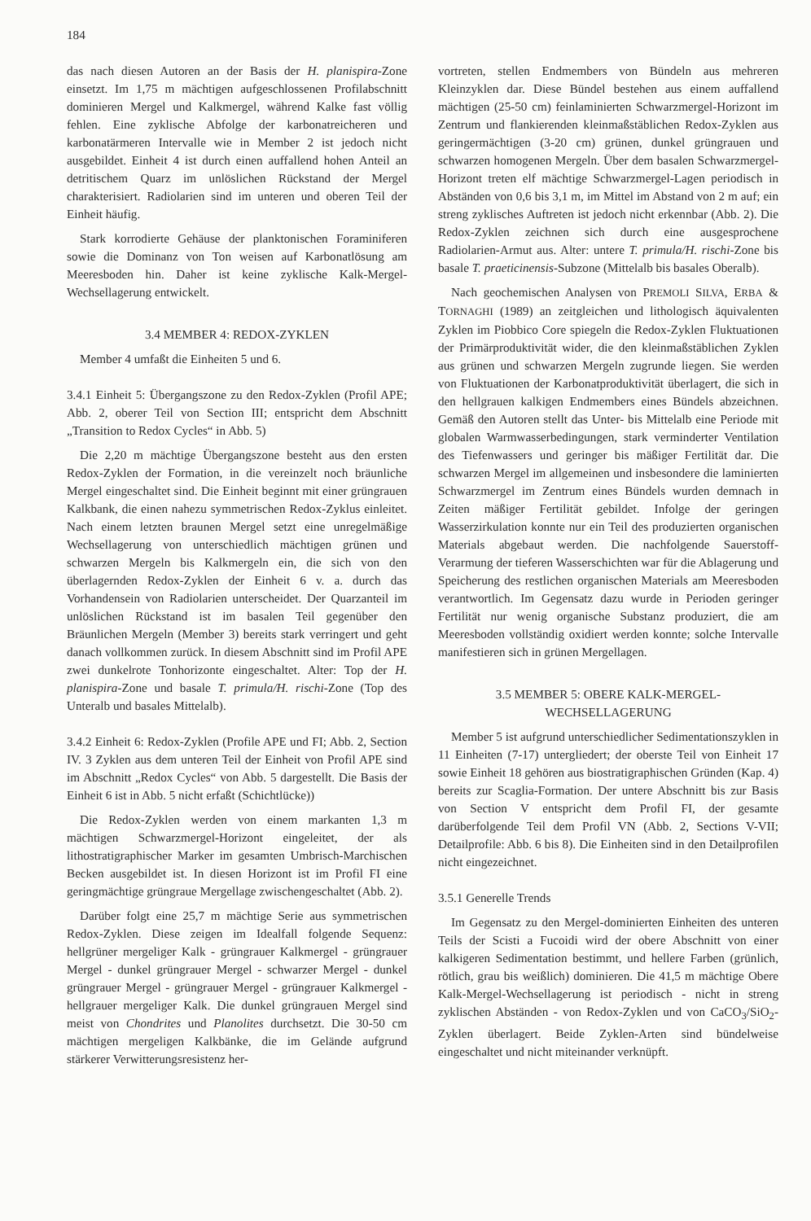184
das nach diesen Autoren an der Basis der H. planispira-Zone einsetzt. Im 1,75 m mächtigen aufgeschlossenen Profilabschnitt dominieren Mergel und Kalkmergel, während Kalke fast völlig fehlen. Eine zyklische Abfolge der karbonatreicheren und karbonatärmeren Intervalle wie in Member 2 ist jedoch nicht ausgebildet. Einheit 4 ist durch einen auffallend hohen Anteil an detritischem Quarz im unlöslichen Rückstand der Mergel charakterisiert. Radiolarien sind im unteren und oberen Teil der Einheit häufig.
Stark korrodierte Gehäuse der planktonischen Foraminiferen sowie die Dominanz von Ton weisen auf Karbonatlösung am Meeresboden hin. Daher ist keine zyklische Kalk-Mergel-Wechsellagerung entwickelt.
3.4 MEMBER 4: REDOX-ZYKLEN
Member 4 umfaßt die Einheiten 5 und 6.
3.4.1 Einheit 5: Übergangszone zu den Redox-Zyklen (Profil APE; Abb. 2, oberer Teil von Section III; entspricht dem Abschnitt „Transition to Redox Cycles“ in Abb. 5)
Die 2,20 m mächtige Übergangszone besteht aus den ersten Redox-Zyklen der Formation, in die vereinzelt noch bräunliche Mergel eingeschaltet sind. Die Einheit beginnt mit einer grüngrauen Kalkbank, die einen nahezu symmetrischen Redox-Zyklus einleitet. Nach einem letzten braunen Mergel setzt eine unregelmäßige Wechsellagerung von unterschiedlich mächtigen grünen und schwarzen Mergeln bis Kalkmergeln ein, die sich von den überlagernden Redox-Zyklen der Einheit 6 v. a. durch das Vorhandensein von Radiolarien unterscheidet. Der Quarzanteil im unlöslichen Rückstand ist im basalen Teil gegenüber den Bräunlichen Mergeln (Member 3) bereits stark verringert und geht danach vollkommen zurück. In diesem Abschnitt sind im Profil APE zwei dunkelrote Tonhorizonte eingeschaltet. Alter: Top der H. planispira-Zone und basale T. primula/H. rischi-Zone (Top des Unteralb und basales Mittelalb).
3.4.2 Einheit 6: Redox-Zyklen (Profile APE und FI; Abb. 2, Section IV. 3 Zyklen aus dem unteren Teil der Einheit von Profil APE sind im Abschnitt „Redox Cycles“ von Abb. 5 dargestellt. Die Basis der Einheit 6 ist in Abb. 5 nicht erfaßt (Schichtlücke))
Die Redox-Zyklen werden von einem markanten 1,3 m mächtigen Schwarzmergel-Horizont eingeleitet, der als lithostratigraphischer Marker im gesamten Umbrisch-Marchischen Becken ausgebildet ist. In diesen Horizont ist im Profil FI eine geringmächtige grüngraue Mergellage zwischengeschaltet (Abb. 2).
Darüber folgt eine 25,7 m mächtige Serie aus symmetrischen Redox-Zyklen. Diese zeigen im Idealfall folgende Sequenz: hellgrüner mergeliger Kalk - grüngrauer Kalkmergel - grüngrauer Mergel - dunkel grüngrauer Mergel - schwarzer Mergel - dunkel grüngrauer Mergel - grüngrauer Mergel - grüngrauer Kalkmergel - hellgrauer mergeliger Kalk. Die dunkel grüngrauen Mergel sind meist von Chondrites und Planolites durchsetzt. Die 30-50 cm mächtigen mergeligen Kalkbänke, die im Gelände aufgrund stärkerer Verwitterungsresistenz her-
vortreten, stellen Endmembers von Bündeln aus mehreren Kleinzyklen dar. Diese Bündel bestehen aus einem auffallend mächtigen (25-50 cm) feinlaminierten Schwarzmergel-Horizont im Zentrum und flankierenden kleinmaßstäblichen Redox-Zyklen aus geringermächtigen (3-20 cm) grünen, dunkel grüngrauen und schwarzen homogenen Mergeln. Über dem basalen Schwarzmergel-Horizont treten elf mächtige Schwarzmergel-Lagen periodisch in Abständen von 0,6 bis 3,1 m, im Mittel im Abstand von 2 m auf; ein streng zyklisches Auftreten ist jedoch nicht erkennbar (Abb. 2). Die Redox-Zyklen zeichnen sich durch eine ausgesprochene Radiolarien-Armut aus. Alter: untere T. primula/H. rischi-Zone bis basale T. praeticinensis-Subzone (Mittelalb bis basales Oberalb).
Nach geochemischen Analysen von PREMOLI SILVA, ERBA & TORNAGHI (1989) an zeitgleichen und lithologisch äquivalenten Zyklen im Piobbico Core spiegeln die Redox-Zyklen Fluktuationen der Primärproduktivität wider, die den kleinmaßstäblichen Zyklen aus grünen und schwarzen Mergeln zugrunde liegen. Sie werden von Fluktuationen der Karbonatproduktivität überlagert, die sich in den hellgrauen kalkigen Endmembers eines Bündels abzeichnen. Gemäß den Autoren stellt das Unter- bis Mittelalb eine Periode mit globalen Warmwasserbedingungen, stark verminderter Ventilation des Tiefenwassers und geringer bis mäßiger Fertilität dar. Die schwarzen Mergel im allgemeinen und insbesondere die laminierten Schwarzmergel im Zentrum eines Bündels wurden demnach in Zeiten mäßiger Fertilität gebildet. Infolge der geringen Wasserzirkulation konnte nur ein Teil des produzierten organischen Materials abgebaut werden. Die nachfolgende Sauerstoff-Verarmung der tieferen Wasserschichten war für die Ablagerung und Speicherung des restlichen organischen Materials am Meeresboden verantwortlich. Im Gegensatz dazu wurde in Perioden geringer Fertilität nur wenig organische Substanz produziert, die am Meeresboden vollständig oxidiert werden konnte; solche Intervalle manifestieren sich in grünen Mergellagen.
3.5 MEMBER 5: OBERE KALK-MERGEL-
WECHSELLAGERUNG
Member 5 ist aufgrund unterschiedlicher Sedimentationszyklen in 11 Einheiten (7-17) untergliedert; der oberste Teil von Einheit 17 sowie Einheit 18 gehören aus biostratigraphischen Gründen (Kap. 4) bereits zur Scaglia-Formation. Der untere Abschnitt bis zur Basis von Section V entspricht dem Profil FI, der gesamte darüberfolgende Teil dem Profil VN (Abb. 2, Sections V-VII; Detailprofile: Abb. 6 bis 8). Die Einheiten sind in den Detailprofilen nicht eingezeichnet.
3.5.1 Generelle Trends
Im Gegensatz zu den Mergel-dominierten Einheiten des unteren Teils der Scisti a Fucoidi wird der obere Abschnitt von einer kalkigeren Sedimentation bestimmt, und hellere Farben (grünlich, rötlich, grau bis weißlich) dominieren. Die 41,5 m mächtige Obere Kalk-Mergel-Wechsellagerung ist periodisch - nicht in streng zyklischen Abständen - von Redox-Zyklen und von CaCO<sub>3</sub>/SiO<sub>2</sub>-Zyklen überlagert. Beide Zyklen-Arten sind bündelweise eingeschaltet und nicht miteinander verknüpft.